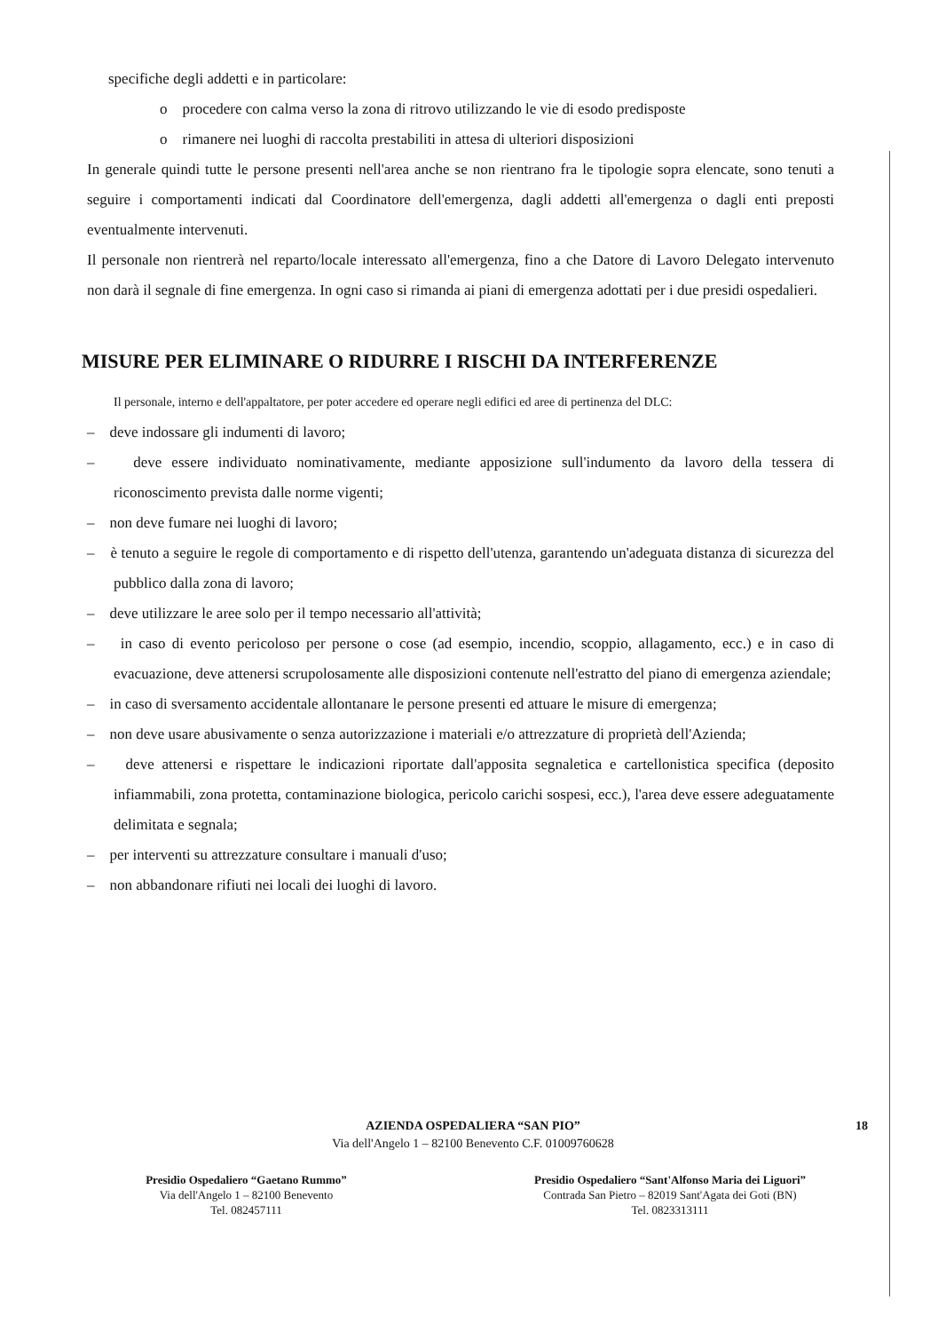specifiche degli addetti e in particolare:
o procedere con calma verso la zona di ritrovo utilizzando le vie di esodo predisposte
o rimanere nei luoghi di raccolta prestabiliti in attesa di ulteriori disposizioni
In generale quindi tutte le persone presenti nell'area anche se non rientrano fra le tipologie sopra elencate, sono tenuti a seguire i comportamenti indicati dal Coordinatore dell'emergenza, dagli addetti all'emergenza o dagli enti preposti eventualmente intervenuti.
Il personale non rientrerà nel reparto/locale interessato all'emergenza, fino a che Datore di Lavoro Delegato intervenuto non darà il segnale di fine emergenza. In ogni caso si rimanda ai piani di emergenza adottati per i due presidi ospedalieri.
MISURE PER ELIMINARE O RIDURRE I RISCHI DA INTERFERENZE
Il personale, interno e dell'appaltatore, per poter accedere ed operare negli edifici ed aree di pertinenza del DLC:
– deve indossare gli indumenti di lavoro;
– deve essere individuato nominativamente, mediante apposizione sull'indumento da lavoro della tessera di riconoscimento prevista dalle norme vigenti;
– non deve fumare nei luoghi di lavoro;
– è tenuto a seguire le regole di comportamento e di rispetto dell'utenza, garantendo un'adeguata distanza di sicurezza del pubblico dalla zona di lavoro;
– deve utilizzare le aree solo per il tempo necessario all'attività;
– in caso di evento pericoloso per persone o cose (ad esempio, incendio, scoppio, allagamento, ecc.) e in caso di evacuazione, deve attenersi scrupolosamente alle disposizioni contenute nell'estratto del piano di emergenza aziendale;
– in caso di sversamento accidentale allontanare le persone presenti ed attuare le misure di emergenza;
– non deve usare abusivamente o senza autorizzazione i materiali e/o attrezzature di proprietà dell'Azienda;
– deve attenersi e rispettare le indicazioni riportate dall'apposita segnaletica e cartellonistica specifica (deposito infiammabili, zona protetta, contaminazione biologica, pericolo carichi sospesi, ecc.), l'area deve essere adeguatamente delimitata e segnala;
– per interventi su attrezzature consultare i manuali d'uso;
– non abbandonare rifiuti nei locali dei luoghi di lavoro.
18
AZIENDA OSPEDALIERA “SAN PIO”
Via dell'Angelo 1 – 82100 Benevento C.F. 01009760628
Presidio Ospedaliero “Gaetano Rummo”
Via dell'Angelo 1 – 82100 Benevento
Tel. 082457111
Presidio Ospedaliero “Sant'Alfonso Maria dei Liguori”
Contrada San Pietro – 82019 Sant'Agata dei Goti (BN)
Tel. 0823313111